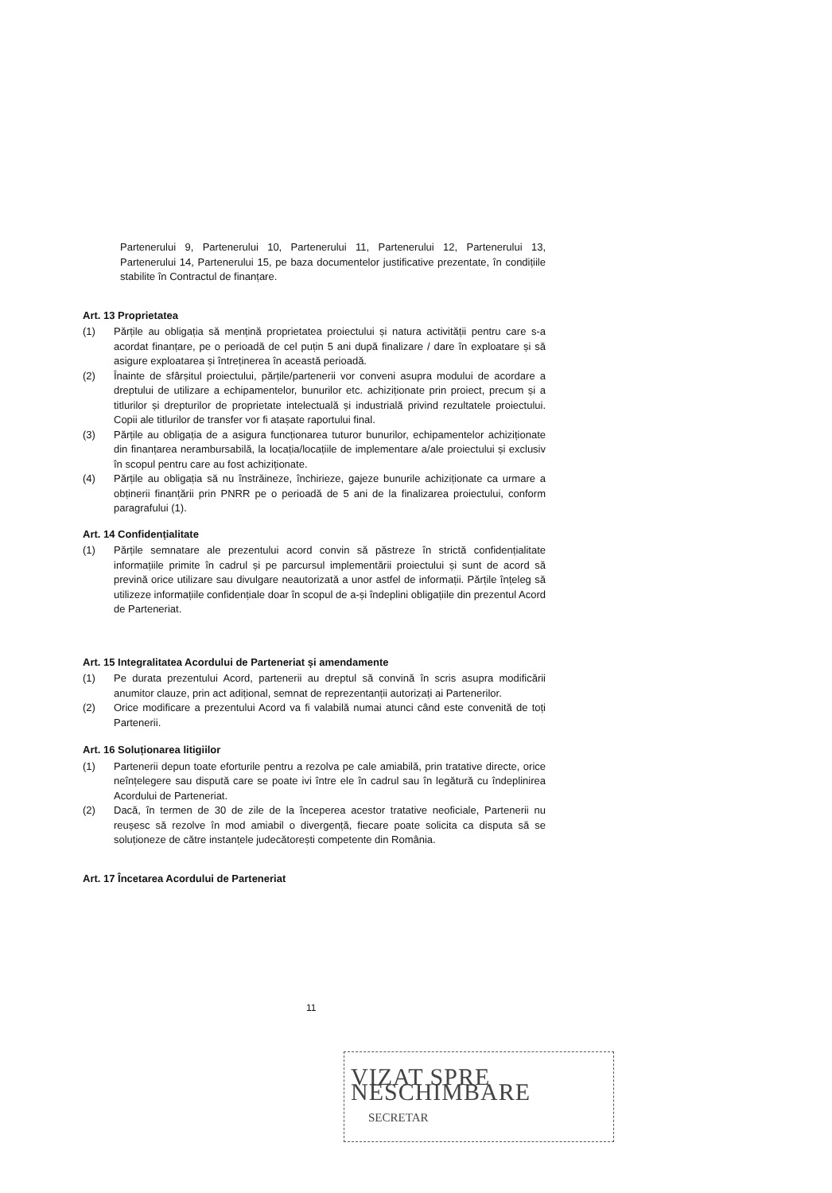Partenerului 9, Partenerului 10, Partenerului 11, Partenerului 12, Partenerului 13, Partenerului 14, Partenerului 15, pe baza documentelor justificative prezentate, în condițiile stabilite în Contractul de finanțare.
Art. 13 Proprietatea
(1) Părțile au obligația să mențină proprietatea proiectului și natura activității pentru care s-a acordat finanțare, pe o perioadă de cel puțin 5 ani după finalizare / dare în exploatare și să asigure exploatarea și întreținerea în această perioadă.
(2) Înainte de sfârșitul proiectului, părțile/partenerii vor conveni asupra modului de acordare a dreptului de utilizare a echipamentelor, bunurilor etc. achiziționate prin proiect, precum și a titlurilor și drepturilor de proprietate intelectuală și industrială privind rezultatele proiectului. Copii ale titlurilor de transfer vor fi atașate raportului final.
(3) Părțile au obligația de a asigura funcționarea tuturor bunurilor, echipamentelor achiziționate din finanțarea nerambursabilă, la locația/locațiile de implementare a/ale proiectului și exclusiv în scopul pentru care au fost achiziționate.
(4) Părțile au obligația să nu înstrăineze, închirieze, gajeze bunurile achiziționate ca urmare a obținerii finanțării prin PNRR pe o perioadă de 5 ani de la finalizarea proiectului, conform paragrafului (1).
Art. 14 Confidențialitate
(1) Părțile semnatare ale prezentului acord convin să păstreze în strictă confidențialitate informațiile primite în cadrul și pe parcursul implementării proiectului și sunt de acord să prevină orice utilizare sau divulgare neautorizată a unor astfel de informații. Părțile înțeleg să utilizeze informațiile confidențiale doar în scopul de a-și îndeplini obligațiile din prezentul Acord de Parteneriat.
Art. 15 Integralitatea Acordului de Parteneriat și amendamente
(1) Pe durata prezentului Acord, partenerii au dreptul să convină în scris asupra modificării anumitor clauze, prin act adițional, semnat de reprezentanții autorizați ai Partenerilor.
(2) Orice modificare a prezentului Acord va fi valabilă numai atunci când este convenită de toți Partenerii.
Art. 16 Soluționarea litigiilor
(1) Partenerii depun toate eforturile pentru a rezolva pe cale amiabilă, prin tratative directe, orice neînțelegere sau dispută care se poate ivi între ele în cadrul sau în legătură cu îndeplinirea Acordului de Parteneriat.
(2) Dacă, în termen de 30 de zile de la începerea acestor tratative neoficiale, Partenerii nu reușesc să rezolve în mod amiabil o divergență, fiecare poate solicita ca disputa să se soluționeze de către instanțele judecătorești competente din România.
Art. 17 Încetarea Acordului de Parteneriat
11
VIZAT SPRE NESCHIMBARE
SECRETAR